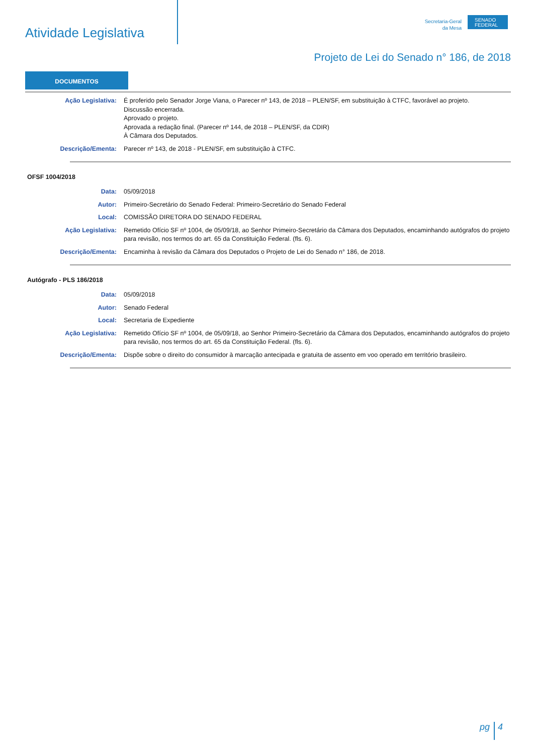Atividade Legislativa
Secretaria-Geral
da Mesa
SENADO
FEDERAL
Projeto de Lei do Senado n° 186, de 2018
DOCUMENTOS
Ação Legislativa: É proferido pelo Senador Jorge Viana, o Parecer nº 143, de 2018 – PLEN/SF, em substituição à CTFC, favorável ao projeto.
Discussão encerrada.
Aprovado o projeto.
Aprovada a redação final. (Parecer nº 144, de 2018 – PLEN/SF, da CDIR)
À Câmara dos Deputados.
Descrição/Ementa: Parecer nº 143, de 2018 - PLEN/SF, em substituição à CTFC.
OFSF 1004/2018
Data: 05/09/2018
Autor: Primeiro-Secretário do Senado Federal: Primeiro-Secretário do Senado Federal
Local: COMISSÃO DIRETORA DO SENADO FEDERAL
Ação Legislativa: Remetido Ofício SF nº 1004, de 05/09/18, ao Senhor Primeiro-Secretário da Câmara dos Deputados, encaminhando autógrafos do projeto para revisão, nos termos do art. 65 da Constituição Federal. (fls. 6).
Descrição/Ementa: Encaminha à revisão da Câmara dos Deputados o Projeto de Lei do Senado n° 186, de 2018.
Autógrafo - PLS 186/2018
Data: 05/09/2018
Autor: Senado Federal
Local: Secretaria de Expediente
Ação Legislativa: Remetido Ofício SF nº 1004, de 05/09/18, ao Senhor Primeiro-Secretário da Câmara dos Deputados, encaminhando autógrafos do projeto para revisão, nos termos do art. 65 da Constituição Federal. (fls. 6).
Descrição/Ementa: Dispõe sobre o direito do consumidor à marcação antecipada e gratuita de assento em voo operado em território brasileiro.
pg 4